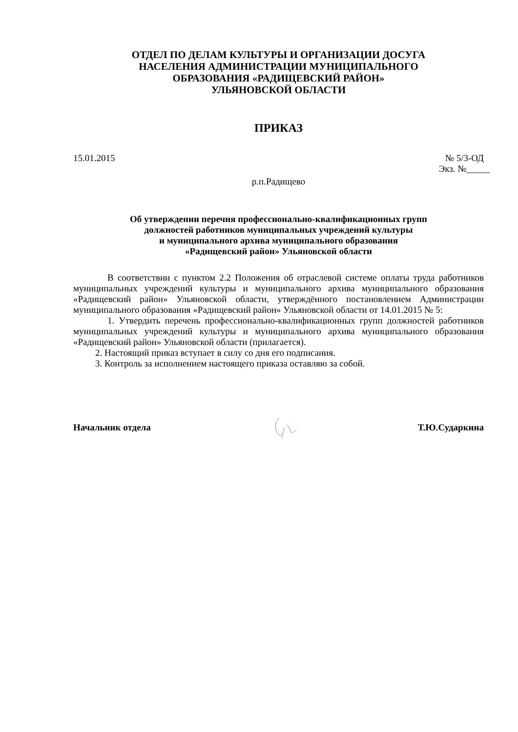ОТДЕЛ ПО ДЕЛАМ КУЛЬТУРЫ И ОРГАНИЗАЦИИ ДОСУГА
НАСЕЛЕНИЯ АДМИНИСТРАЦИИ МУНИЦИПАЛЬНОГО
ОБРАЗОВАНИЯ «РАДИЩЕВСКИЙ РАЙОН»
УЛЬЯНОВСКОЙ ОБЛАСТИ
ПРИКАЗ
15.01.2015 № 5/3-ОД
Экз. №_____
р.п.Радищево
Об утверждении перечня профессионально-квалификационных групп
должностей работников муниципальных учреждений культуры
и муниципального архива муниципального образования
«Радищевский район» Ульяновской области
В соответствии с пунктом 2.2 Положения об отраслевой системе оплаты труда работников муниципальных учреждений культуры и муниципального архива муниципального образования «Радищевский район» Ульяновской области, утверждённого постановлением Администрации муниципального образования «Радищевский район» Ульяновской области от 14.01.2015 № 5:
1. Утвердить перечень профессионально-квалификационных групп должностей работников муниципальных учреждений культуры и муниципального архива муниципального образования «Радищевский район» Ульяновской области (прилагается).
2. Настоящий приказ вступает в силу со дня его подписания.
3. Контроль за исполнением настоящего приказа оставляю за собой.
Начальник отдела Т.Ю.Сударкина